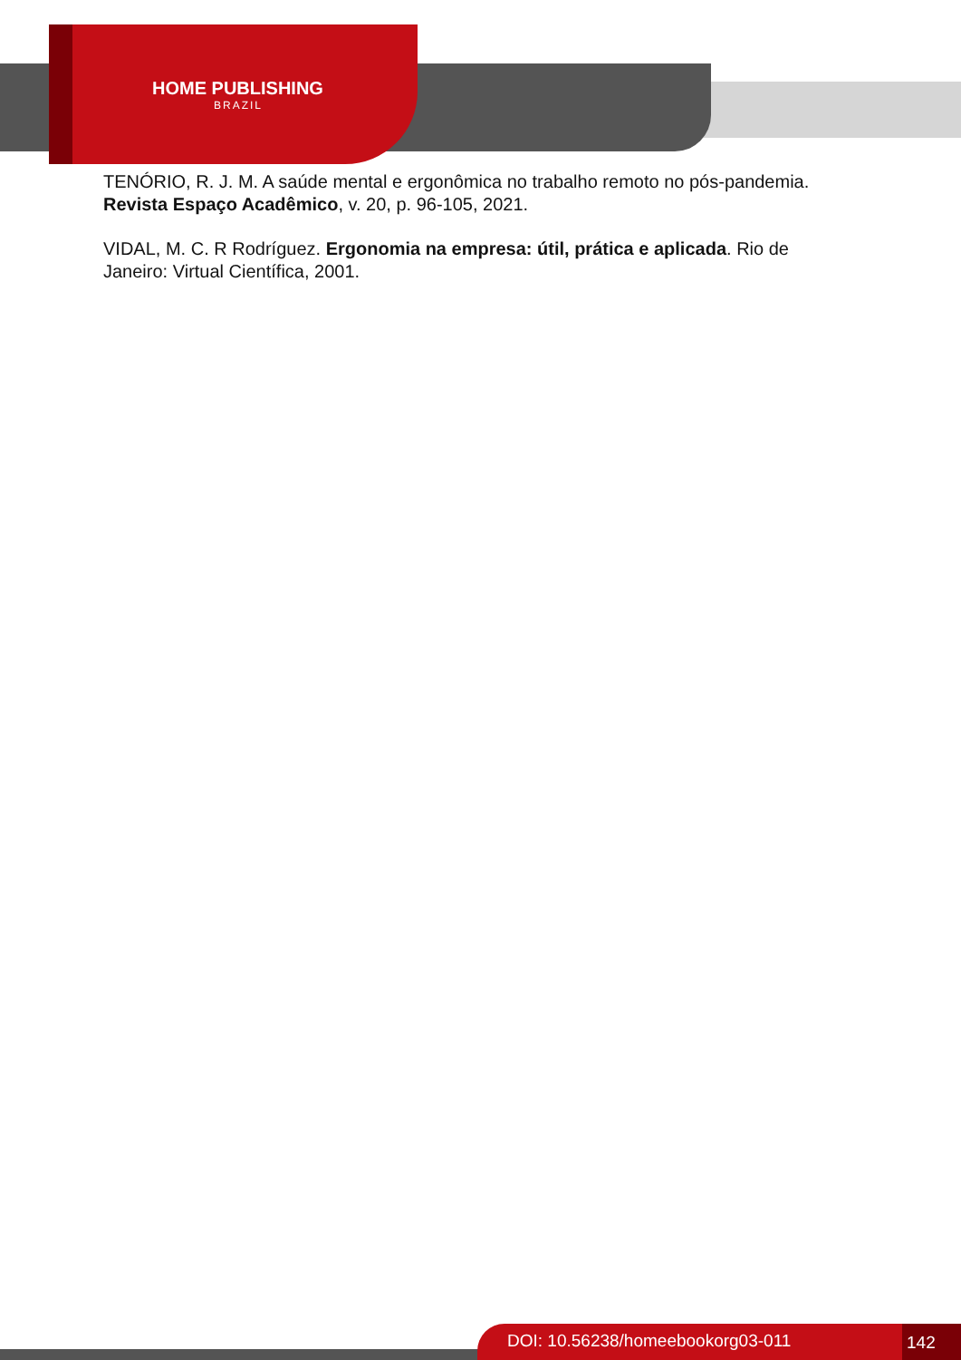HOME PUBLISHING
BRAZIL
TENÓRIO, R. J. M. A saúde mental e ergonômica no trabalho remoto no pós-pandemia. Revista Espaço Acadêmico, v. 20, p. 96-105, 2021.
VIDAL, M. C. R Rodríguez. Ergonomia na empresa: útil, prática e aplicada. Rio de Janeiro: Virtual Científica, 2001.
DOI: 10.56238/homeebookorg03-011 142